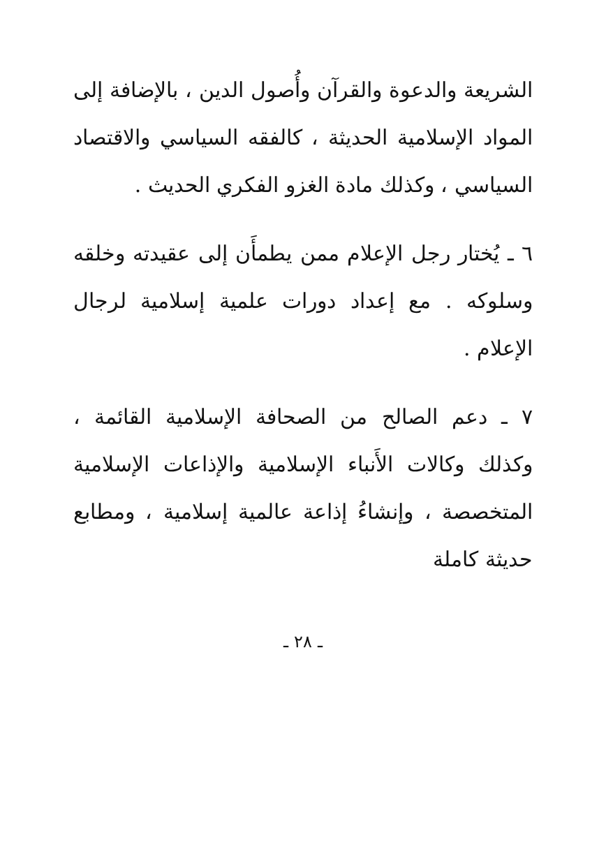الشريعة والدعوة والقرآن وأُصول الدين ، بالإضافة إلى المواد الإسلامية الحديثة ، كالفقه السياسي والاقتصاد السياسي ، وكذلك مادة الغزو الفكري الحديث .
٦ ـ يُختار رجل الإعلام ممن يطمأَن إلى عقيدته وخلقه وسلوكه . مع إعداد دورات علمية إسلامية لرجال الإعلام .
٧ ـ دعم الصالح من الصحافة الإسلامية القائمة ، وكذلك وكالات الأَنباء الإسلامية والإذاعات الإسلامية المتخصصة ، وإنشاءُ إذاعة عالمية إسلامية ، ومطابع حديثة كاملة
ـ ٢٨ ـ